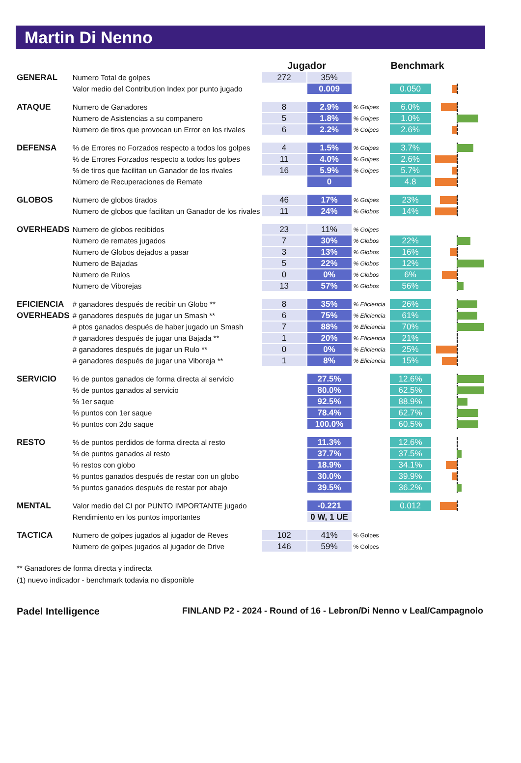Martin Di Nenno
| | | Jugador | | | Benchmark | |
| --- | --- | --- | --- | --- | --- | --- |
| GENERAL | Numero Total de golpes | 272 | 35% | | | |
| | Valor medio del Contribution Index por punto jugado | | 0.009 | | 0.050 | |
| ATAQUE | Numero de Ganadores | 8 | 2.9% | % Golpes | 6.0% | |
| | Numero de Asistencias a su companero | 5 | 1.8% | % Golpes | 1.0% | |
| | Numero de tiros que provocan un Error en los rivales | 6 | 2.2% | % Golpes | 2.6% | |
| DEFENSA | % de Errores no Forzados respecto a todos los golpes | 4 | 1.5% | % Golpes | 3.7% | |
| | % de Errores Forzados respecto a todos los golpes | 11 | 4.0% | % Golpes | 2.6% | |
| | % de tiros que facilitan un Ganador de los rivales | 16 | 5.9% | % Golpes | 5.7% | |
| | Número de Recuperaciones de Remate | | 0 | | 4.8 | |
| GLOBOS | Numero de globos tirados | 46 | 17% | % Golpes | 23% | |
| | Numero de globos que facilitan un Ganador de los rivales | 11 | 24% | % Globos | 14% | |
| OVERHEADS | Numero de globos recibidos | 23 | 11% | % Golpes | | |
| | Numero de remates jugados | 7 | 30% | % Globos | 22% | |
| | Numero de Globos dejados a pasar | 3 | 13% | % Globos | 16% | |
| | Numero de Bajadas | 5 | 22% | % Globos | 12% | |
| | Numero de Rulos | 0 | 0% | % Globos | 6% | |
| | Numero de Viborejas | 13 | 57% | % Globos | 56% | |
| EFICIENCIA | # ganadores después de recibir un Globo ** | 8 | 35% | % Eficiencia | 26% | |
| OVERHEADS | # ganadores después de jugar un Smash ** | 6 | 75% | % Eficiencia | 61% | |
| | # ptos ganados después de haber jugado un Smash | 7 | 88% | % Eficiencia | 70% | |
| | # ganadores después de jugar una Bajada ** | 1 | 20% | % Eficiencia | 21% | |
| | # ganadores después de jugar un Rulo ** | 0 | 0% | % Eficiencia | 25% | |
| | # ganadores después de jugar una Viboreja ** | 1 | 8% | % Eficiencia | 15% | |
| SERVICIO | % de puntos ganados de forma directa al servicio | | 27.5% | | 12.6% | |
| | % de puntos ganados al servicio | | 80.0% | | 62.5% | |
| | % 1er saque | | 92.5% | | 88.9% | |
| | % puntos con 1er saque | | 78.4% | | 62.7% | |
| | % puntos con 2do saque | | 100.0% | | 60.5% | |
| RESTO | % de puntos perdidos de forma directa al resto | | 11.3% | | 12.6% | |
| | % de puntos ganados al resto | | 37.7% | | 37.5% | |
| | % restos con globo | | 18.9% | | 34.1% | |
| | % puntos ganados después de restar con un globo | | 30.0% | | 39.9% | |
| | % puntos ganados después de restar por abajo | | 39.5% | | 36.2% | |
| MENTAL | Valor medio del CI por PUNTO IMPORTANTE jugado | | -0.221 | | 0.012 | |
| | Rendimiento en los puntos importantes | | 0 W, 1 UE | | | |
| TACTICA | Numero de golpes jugados al jugador de Reves | 102 | 41% | % Golpes | | |
| | Numero de golpes jugados al jugador de Drive | 146 | 59% | % Golpes | | |
** Ganadores de forma directa y indirecta
(1) nuevo indicador - benchmark todavia no disponible
Padel Intelligence FINLAND P2 - 2024 - Round of 16 - Lebron/Di Nenno v Leal/Campagnolo